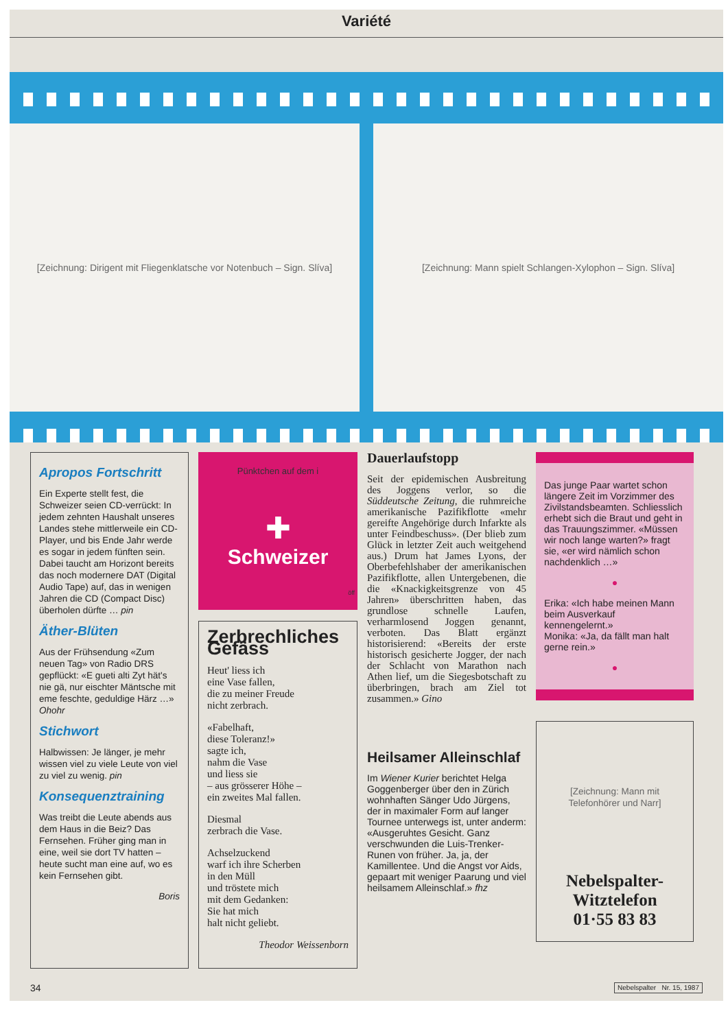Variété
[Zeichnung: Dirigent mit Fliegenklatsche vor Notenbuch – Sign. Slíva]
[Zeichnung: Mann spielt Schlangen-Xylophon – Sign. Slíva]
Apropos Fortschritt
Ein Experte stellt fest, die Schweizer seien CD-verrückt: In jedem zehnten Haushalt unseres Landes stehe mittlerweile ein CD-Player, und bis Ende Jahr werde es sogar in jedem fünften sein. Dabei taucht am Horizont bereits das noch modernere DAT (Digital Audio Tape) auf, das in wenigen Jahren die CD (Compact Disc) überholen dürfte … pin
Äther-Blüten
Aus der Frühsendung «Zum neuen Tag» von Radio DRS gepflückt: «E gueti alti Zyt hät's nie gä, nur eischter Mäntsche mit eme feschte, geduldige Härz …» Ohohr
Stichwort
Halbwissen: Je länger, je mehr wissen viel zu viele Leute von viel zu viel zu wenig. pin
Konsequenztraining
Was treibt die Leute abends aus dem Haus in die Beiz? Das Fernsehen. Früher ging man in eine, weil sie dort TV hatten – heute sucht man eine auf, wo es kein Fernsehen gibt.
Boris
Pünktchen auf dem i
✚
Schweizer
öff
Zerbrechliches Gefäss
Heut' liess ich
eine Vase fallen,
die zu meiner Freude
nicht zerbrach.
«Fabelhaft,
diese Toleranz!»
sagte ich,
nahm die Vase
und liess sie
– aus grösserer Höhe –
ein zweites Mal fallen.
Diesmal
zerbrach die Vase.
Achselzuckend
warf ich ihre Scherben
in den Müll
und tröstete mich
mit dem Gedanken:
Sie hat mich
halt nicht geliebt.
Theodor Weissenborn
Dauerlaufstopp
Seit der epidemischen Ausbreitung des Joggens verlor, so die Süddeutsche Zeitung, die ruhmreiche amerikanische Pazifikflotte «mehr gereifte Angehörige durch Infarkte als unter Feindbeschuss». (Der blieb zum Glück in letzter Zeit auch weitgehend aus.) Drum hat James Lyons, der Oberbefehlshaber der amerikanischen Pazifikflotte, allen Untergebenen, die die «Knackigkeitsgrenze von 45 Jahren» überschritten haben, das grundlose schnelle Laufen, verharmlosend Joggen genannt, verboten. Das Blatt ergänzt historisierend: «Bereits der erste historisch gesicherte Jogger, der nach der Schlacht von Marathon nach Athen lief, um die Siegesbotschaft zu überbringen, brach am Ziel tot zusammen.» Gino
Heilsamer Alleinschlaf
Im Wiener Kurier berichtet Helga Goggenberger über den in Zürich wohnhaften Sänger Udo Jürgens, der in maximaler Form auf langer Tournee unterwegs ist, unter anderm: «Ausgeruhtes Gesicht. Ganz verschwunden die Luis-Trenker-Runen von früher. Ja, ja, der Kamillentee. Und die Angst vor Aids, gepaart mit weniger Paarung und viel heilsamem Alleinschlaf.» fhz
Das junge Paar wartet schon längere Zeit im Vorzimmer des Zivilstandsbeamten. Schliesslich erhebt sich die Braut und geht in das Trauungszimmer. «Müssen wir noch lange warten?» fragt sie, «er wird nämlich schon nachdenklich …»
●
Erika: «Ich habe meinen Mann beim Ausverkauf kennengelernt.»
Monika: «Ja, da fällt man halt gerne rein.»
●
[Zeichnung: Mann mit Telefonhörer und Narr]
Nebelspalter-
Witztelefon
01·55 83 83
34 Nebelspalter Nr. 15, 1987